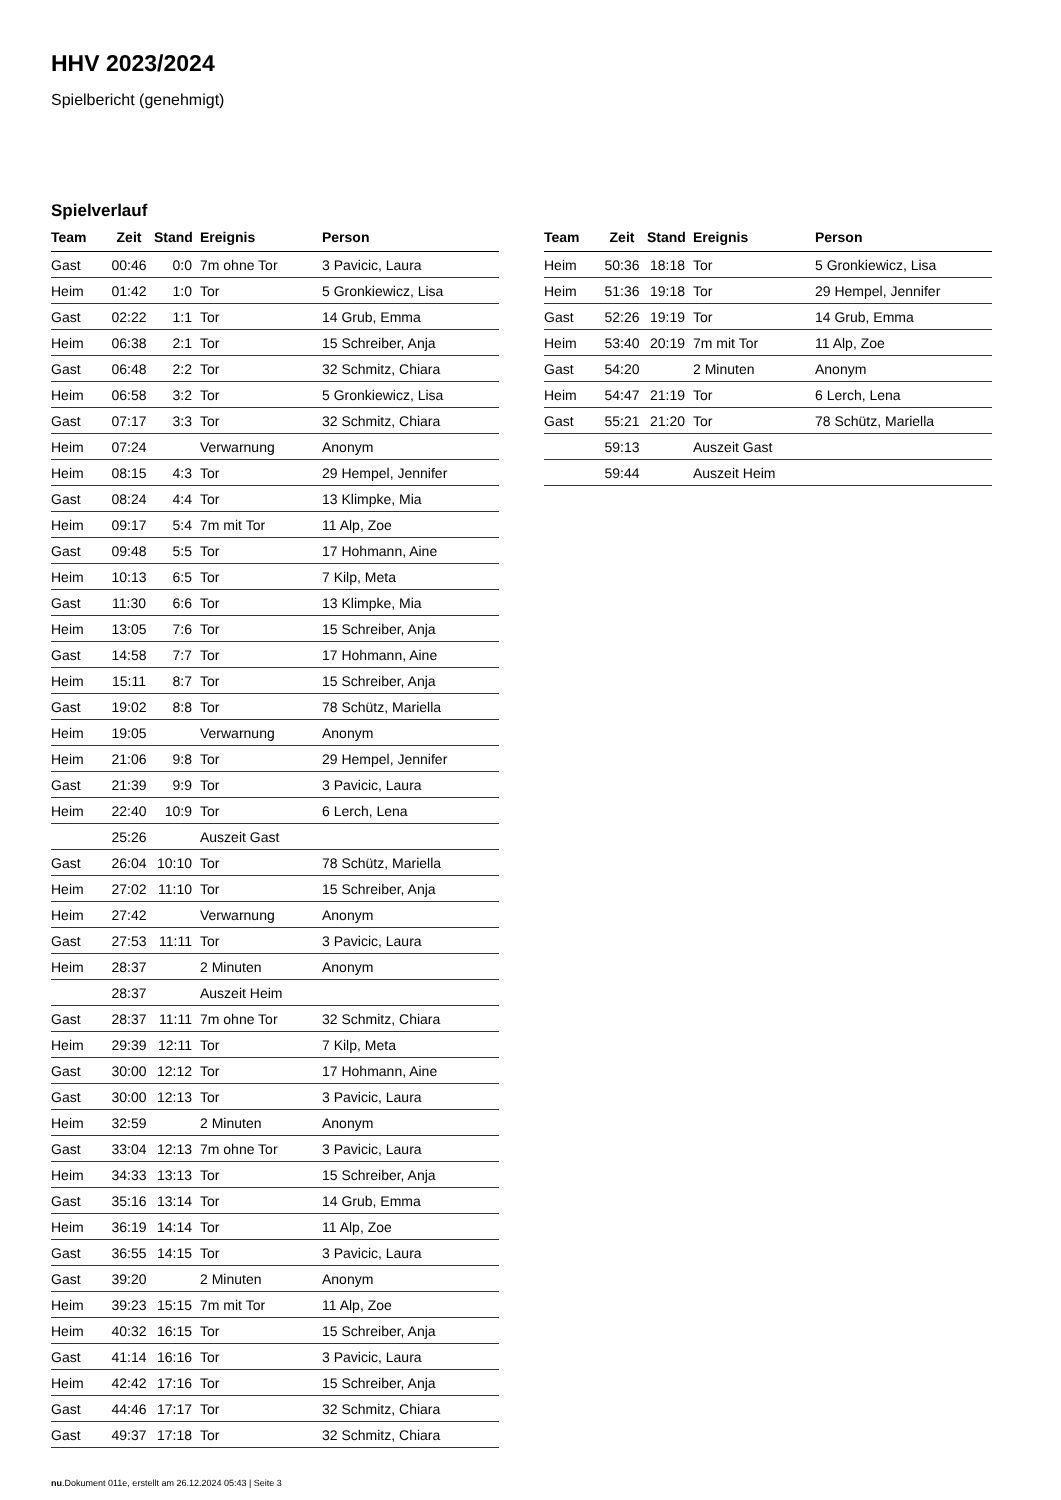HHV 2023/2024
Spielbericht (genehmigt)
Spielverlauf
| Team | Zeit | Stand | Ereignis | Person |
| --- | --- | --- | --- | --- |
| Gast | 00:46 | 0:0 | 7m ohne Tor | 3 Pavicic, Laura |
| Heim | 01:42 | 1:0 | Tor | 5 Gronkiewicz, Lisa |
| Gast | 02:22 | 1:1 | Tor | 14 Grub, Emma |
| Heim | 06:38 | 2:1 | Tor | 15 Schreiber, Anja |
| Gast | 06:48 | 2:2 | Tor | 32 Schmitz, Chiara |
| Heim | 06:58 | 3:2 | Tor | 5 Gronkiewicz, Lisa |
| Gast | 07:17 | 3:3 | Tor | 32 Schmitz, Chiara |
| Heim | 07:24 | | Verwarnung | Anonym |
| Heim | 08:15 | 4:3 | Tor | 29 Hempel, Jennifer |
| Gast | 08:24 | 4:4 | Tor | 13 Klimpke, Mia |
| Heim | 09:17 | 5:4 | 7m mit Tor | 11 Alp, Zoe |
| Gast | 09:48 | 5:5 | Tor | 17 Hohmann, Aine |
| Heim | 10:13 | 6:5 | Tor | 7 Kilp, Meta |
| Gast | 11:30 | 6:6 | Tor | 13 Klimpke, Mia |
| Heim | 13:05 | 7:6 | Tor | 15 Schreiber, Anja |
| Gast | 14:58 | 7:7 | Tor | 17 Hohmann, Aine |
| Heim | 15:11 | 8:7 | Tor | 15 Schreiber, Anja |
| Gast | 19:02 | 8:8 | Tor | 78 Schütz, Mariella |
| Heim | 19:05 | | Verwarnung | Anonym |
| Heim | 21:06 | 9:8 | Tor | 29 Hempel, Jennifer |
| Gast | 21:39 | 9:9 | Tor | 3 Pavicic, Laura |
| Heim | 22:40 | 10:9 | Tor | 6 Lerch, Lena |
| | 25:26 | | Auszeit Gast | |
| Gast | 26:04 | 10:10 | Tor | 78 Schütz, Mariella |
| Heim | 27:02 | 11:10 | Tor | 15 Schreiber, Anja |
| Heim | 27:42 | | Verwarnung | Anonym |
| Gast | 27:53 | 11:11 | Tor | 3 Pavicic, Laura |
| Heim | 28:37 | | 2 Minuten | Anonym |
| | 28:37 | | Auszeit Heim | |
| Gast | 28:37 | 11:11 | 7m ohne Tor | 32 Schmitz, Chiara |
| Heim | 29:39 | 12:11 | Tor | 7 Kilp, Meta |
| Gast | 30:00 | 12:12 | Tor | 17 Hohmann, Aine |
| Gast | 30:00 | 12:13 | Tor | 3 Pavicic, Laura |
| Heim | 32:59 | | 2 Minuten | Anonym |
| Gast | 33:04 | 12:13 | 7m ohne Tor | 3 Pavicic, Laura |
| Heim | 34:33 | 13:13 | Tor | 15 Schreiber, Anja |
| Gast | 35:16 | 13:14 | Tor | 14 Grub, Emma |
| Heim | 36:19 | 14:14 | Tor | 11 Alp, Zoe |
| Gast | 36:55 | 14:15 | Tor | 3 Pavicic, Laura |
| Gast | 39:20 | | 2 Minuten | Anonym |
| Heim | 39:23 | 15:15 | 7m mit Tor | 11 Alp, Zoe |
| Heim | 40:32 | 16:15 | Tor | 15 Schreiber, Anja |
| Gast | 41:14 | 16:16 | Tor | 3 Pavicic, Laura |
| Heim | 42:42 | 17:16 | Tor | 15 Schreiber, Anja |
| Gast | 44:46 | 17:17 | Tor | 32 Schmitz, Chiara |
| Gast | 49:37 | 17:18 | Tor | 32 Schmitz, Chiara |
| Team | Zeit | Stand | Ereignis | Person |
| --- | --- | --- | --- | --- |
| Heim | 50:36 | 18:18 | Tor | 5 Gronkiewicz, Lisa |
| Heim | 51:36 | 19:18 | Tor | 29 Hempel, Jennifer |
| Gast | 52:26 | 19:19 | Tor | 14 Grub, Emma |
| Heim | 53:40 | 20:19 | 7m mit Tor | 11 Alp, Zoe |
| Gast | 54:20 | | 2 Minuten | Anonym |
| Heim | 54:47 | 21:19 | Tor | 6 Lerch, Lena |
| Gast | 55:21 | 21:20 | Tor | 78 Schütz, Mariella |
| | 59:13 | | Auszeit Gast | |
| | 59:44 | | Auszeit Heim | |
nu.Dokument 011e, erstellt am 26.12.2024 05:43 | Seite 3